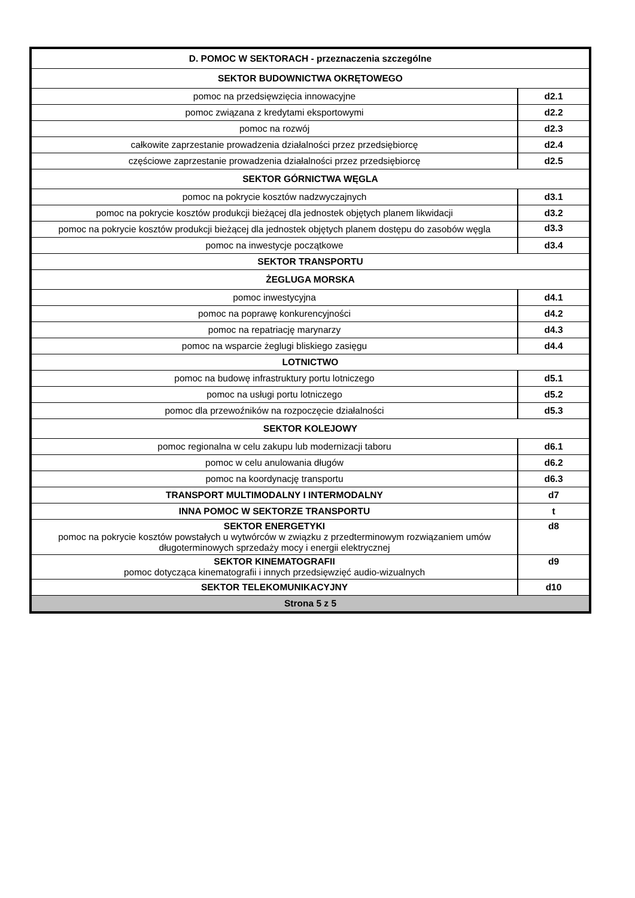| D. POMOC W SEKTORACH - przeznaczenia szczególne | |
| SEKTOR BUDOWNICTWA OKRĘTOWEGO | |
| pomoc na przedsięwzięcia innowacyjne | d2.1 |
| pomoc związana z kredytami eksportowymi | d2.2 |
| pomoc na rozwój | d2.3 |
| całkowite zaprzestanie prowadzenia działalności przez przedsiębiorcę | d2.4 |
| częściowe zaprzestanie prowadzenia działalności przez przedsiębiorcę | d2.5 |
| SEKTOR GÓRNICTWA WĘGLA | |
| pomoc na pokrycie kosztów nadzwyczajnych | d3.1 |
| pomoc na pokrycie kosztów produkcji bieżącej dla jednostek objętych planem likwidacji | d3.2 |
| pomoc na pokrycie kosztów produkcji bieżącej dla jednostek objętych planem dostępu do zasobów węgla | d3.3 |
| pomoc na inwestycje początkowe | d3.4 |
| SEKTOR TRANSPORTU | |
| ŻEGLUGA MORSKA | |
| pomoc inwestycyjna | d4.1 |
| pomoc na poprawę konkurencyjności | d4.2 |
| pomoc na repatriację marynarzy | d4.3 |
| pomoc na wsparcie żeglugi bliskiego zasięgu | d4.4 |
| LOTNICTWO | |
| pomoc na budowę infrastruktury portu lotniczego | d5.1 |
| pomoc na usługi portu lotniczego | d5.2 |
| pomoc dla przewoźników na rozpoczęcie działalności | d5.3 |
| SEKTOR KOLEJOWY | |
| pomoc regionalna w celu zakupu lub modernizacji taboru | d6.1 |
| pomoc w celu anulowania długów | d6.2 |
| pomoc na koordynację transportu | d6.3 |
| TRANSPORT MULTIMODALNY I INTERMODALNY | d7 |
| INNA POMOC W SEKTORZE TRANSPORTU | t |
| SEKTOR ENERGETYKI pomoc na pokrycie kosztów powstałych u wytwórców w związku z przedterminowym rozwiązaniem umów długoterminowych sprzedaży mocy i energii elektrycznej | d8 |
| SEKTOR KINEMATOGRAFII pomoc dotycząca kinematografii i innych przedsięwzięć audio-wizualnych | d9 |
| SEKTOR TELEKOMUNIKACYJNY | d10 |
| Strona 5 z 5 | |